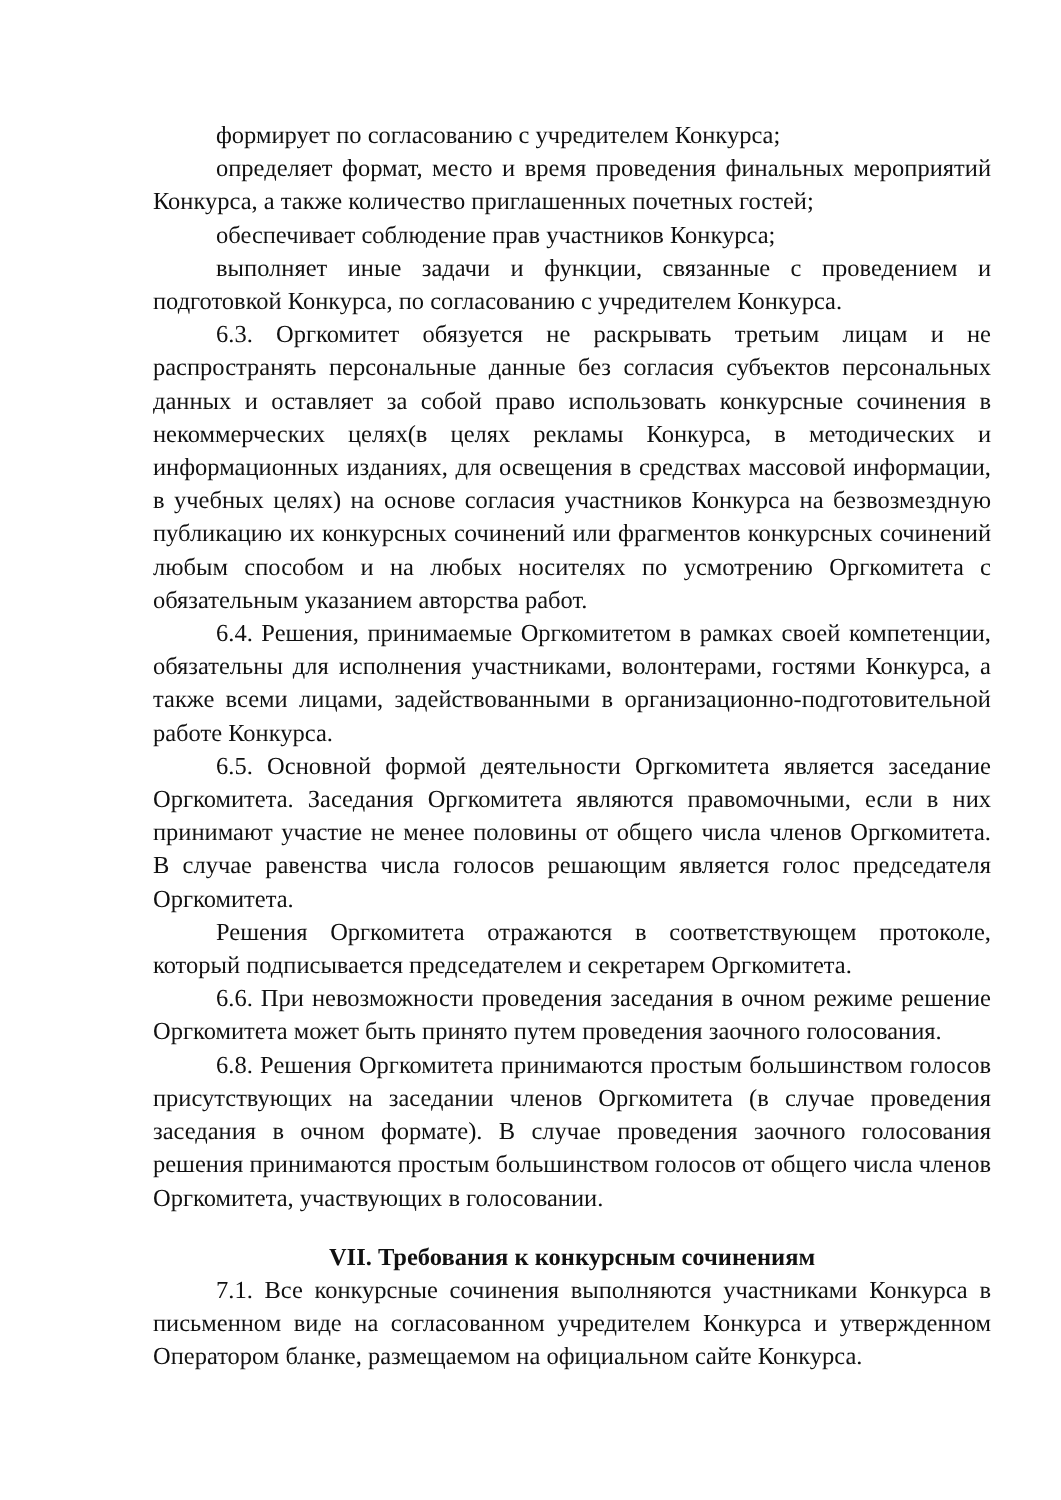формирует по согласованию с учредителем Конкурса;
определяет формат, место и время проведения финальных мероприятий Конкурса, а также количество приглашенных почетных гостей;
обеспечивает соблюдение прав участников Конкурса;
выполняет иные задачи и функции, связанные с проведением и подготовкой Конкурса, по согласованию с учредителем Конкурса.
6.3. Оргкомитет обязуется не раскрывать третьим лицам и не распространять персональные данные без согласия субъектов персональных данных и оставляет за собой право использовать конкурсные сочинения в некоммерческих целях(в целях рекламы Конкурса, в методических и информационных изданиях, для освещения в средствах массовой информации, в учебных целях) на основе согласия участников Конкурса на безвозмездную публикацию их конкурсных сочинений или фрагментов конкурсных сочинений любым способом и на любых носителях по усмотрению Оргкомитета с обязательным указанием авторства работ.
6.4. Решения, принимаемые Оргкомитетом в рамках своей компетенции, обязательны для исполнения участниками, волонтерами, гостями Конкурса, а также всеми лицами, задействованными в организационно-подготовительной работе Конкурса.
6.5. Основной формой деятельности Оргкомитета является заседание Оргкомитета. Заседания Оргкомитета являются правомочными, если в них принимают участие не менее половины от общего числа членов Оргкомитета. В случае равенства числа голосов решающим является голос председателя Оргкомитета.
Решения Оргкомитета отражаются в соответствующем протоколе, который подписывается председателем и секретарем Оргкомитета.
6.6. При невозможности проведения заседания в очном режиме решение Оргкомитета может быть принято путем проведения заочного голосования.
6.8. Решения Оргкомитета принимаются простым большинством голосов присутствующих на заседании членов Оргкомитета (в случае проведения заседания в очном формате). В случае проведения заочного голосования решения принимаются простым большинством голосов от общего числа членов Оргкомитета, участвующих в голосовании.
VII. Требования к конкурсным сочинениям
7.1. Все конкурсные сочинения выполняются участниками Конкурса в письменном виде на согласованном учредителем Конкурса и утвержденном Оператором бланке, размещаемом на официальном сайте Конкурса.